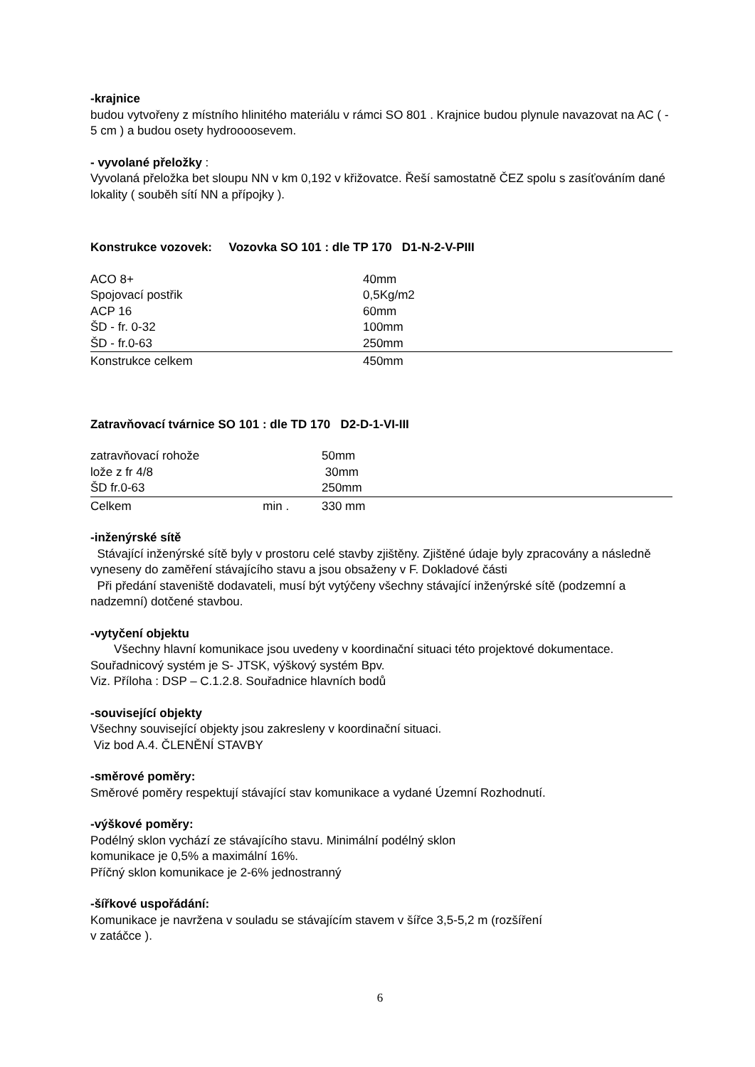-krajnice
budou vytvořeny z místního hlinitého materiálu v rámci SO 801 . Krajnice budou plynule navazovat na AC ( - 5 cm ) a budou osety hydroooosevem.
- vyvolané přeložky :
Vyvolaná přeložka bet sloupu NN v km 0,192 v křižovatce. Řeší samostatně ČEZ spolu s zasíťováním dané lokality ( souběh sítí NN a přípojky ).
Konstrukce vozovek: Vozovka SO 101 : dle TP 170 D1-N-2-V-PIII
| ACO 8+ | 40mm |
| Spojovací postřik | 0,5Kg/m2 |
| ACP 16 | 60mm |
| ŠD - fr. 0-32 | 100mm |
| ŠD - fr.0-63 | 250mm |
| Konstrukce celkem | 450mm |
Zatravňovací tvárnice SO 101 : dle TD 170 D2-D-1-VI-III
| zatravňovací rohože | 50mm |
| lože z fr 4/8 | 30mm |
| ŠD fr.0-63 | 250mm |
| Celkem min . | 330 mm |
-inženýrské sítě
Stávající inženýrské sítě byly v prostoru celé stavby zjištěny. Zjištěné údaje byly zpracovány a následně vyneseny do zaměření stávajícího stavu a jsou obsaženy v F. Dokladové části
Při předání staveniště dodavateli, musí být vytýčeny všechny stávající inženýrské sítě (podzemní a nadzemní) dotčené stavbou.
-vytyčení objektu
Všechny hlavní komunikace jsou uvedeny v koordinační situaci této projektové dokumentace. Souřadnicový systém je S- JTSK, výškový systém Bpv.
Viz. Příloha : DSP – C.1.2.8. Souřadnice hlavních bodů
-související objekty
Všechny související objekty jsou zakresleny v koordinační situaci.
Viz bod A.4. ČLENĚNÍ STAVBY
-směrové poměry:
Směrové poměry respektují stávající stav komunikace a vydané Územní Rozhodnutí.
-výškové poměry:
Podélný sklon vychází ze stávajícího stavu. Minimální podélný sklon
komunikace je 0,5% a maximální 16%.
Příčný sklon komunikace je 2-6% jednostranný
-šířkové uspořádání:
Komunikace je navržena v souladu se stávajícím stavem v šířce 3,5-5,2 m (rozšíření
v zatáčce ).
6